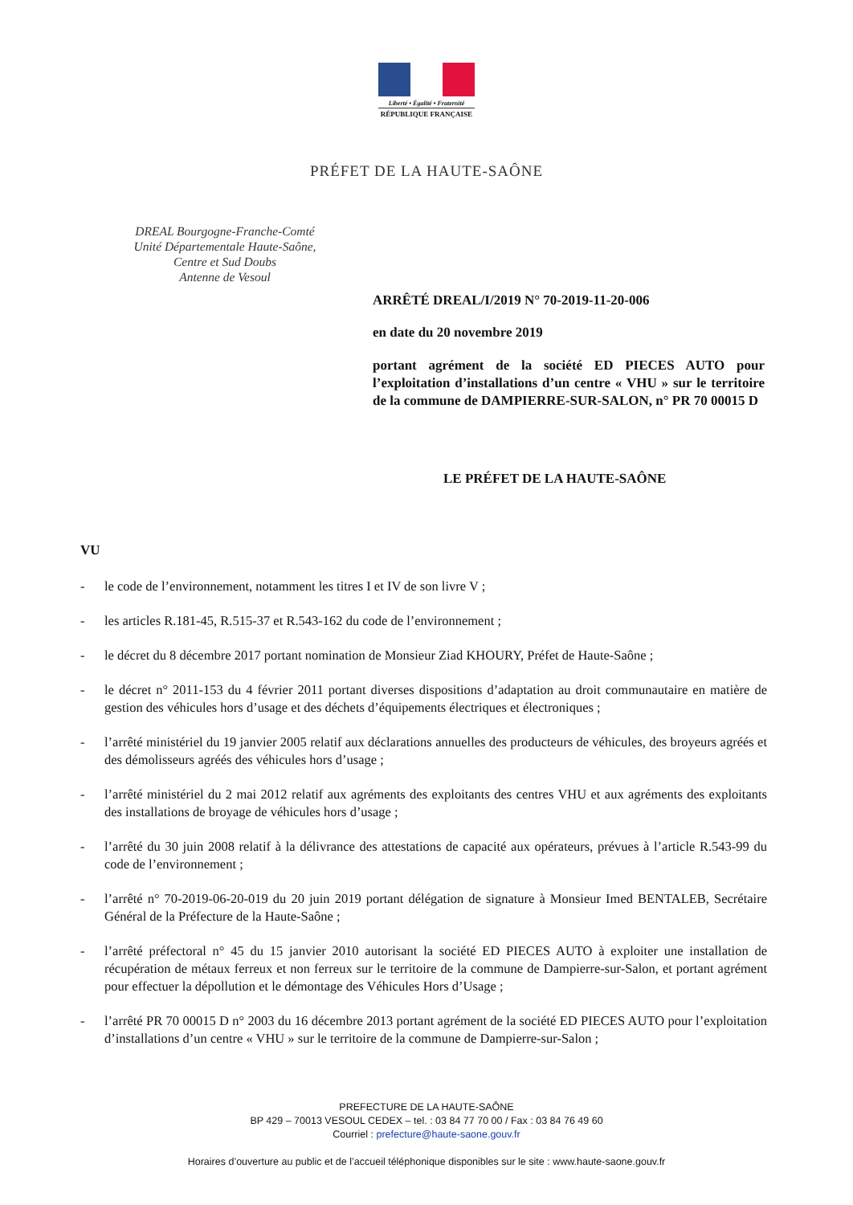Liberté • Égalité • Fraternité
RÉPUBLIQUE FRANÇAISE
PRÉFET DE LA HAUTE-SAÔNE
DREAL Bourgogne-Franche-Comté
Unité Départementale Haute-Saône,
Centre et Sud Doubs
Antenne de Vesoul
ARRÊTÉ DREAL/I/2019 N° 70-2019-11-20-006
en date du 20 novembre 2019
portant agrément de la société ED PIECES AUTO pour l’exploitation d’installations d’un centre « VHU » sur le territoire de la commune de DAMPIERRE-SUR-SALON, n° PR 70 00015 D
LE PRÉFET DE LA HAUTE-SAÔNE
VU
- le code de l’environnement, notamment les titres I et IV de son livre V ;
- les articles R.181-45, R.515-37 et R.543-162 du code de l’environnement ;
- le décret du 8 décembre 2017 portant nomination de Monsieur Ziad KHOURY, Préfet de Haute-Saône ;
- le décret n° 2011-153 du 4 février 2011 portant diverses dispositions d’adaptation au droit communautaire en matière de gestion des véhicules hors d’usage et des déchets d’équipements électriques et électroniques ;
- l’arrêté ministériel du 19 janvier 2005 relatif aux déclarations annuelles des producteurs de véhicules, des broyeurs agréés et des démolisseurs agréés des véhicules hors d’usage ;
- l’arrêté ministériel du 2 mai 2012 relatif aux agréments des exploitants des centres VHU et aux agréments des exploitants des installations de broyage de véhicules hors d’usage ;
- l’arrêté du 30 juin 2008 relatif à la délivrance des attestations de capacité aux opérateurs, prévues à l’article R.543-99 du code de l’environnement ;
- l’arrêté n° 70-2019-06-20-019 du 20 juin 2019 portant délégation de signature à Monsieur Imed BENTALEB, Secrétaire Général de la Préfecture de la Haute-Saône ;
- l’arrêté préfectoral n° 45 du 15 janvier 2010 autorisant la société ED PIECES AUTO à exploiter une installation de récupération de métaux ferreux et non ferreux sur le territoire de la commune de Dampierre-sur-Salon, et portant agrément pour effectuer la dépollution et le démontage des Véhicules Hors d’Usage ;
- l’arrêté PR 70 00015 D n° 2003 du 16 décembre 2013 portant agrément de la société ED PIECES AUTO pour l’exploitation d’installations d’un centre « VHU » sur le territoire de la commune de Dampierre-sur-Salon ;
PREFECTURE DE LA HAUTE-SAÔNE
BP 429 – 70013 VESOUL CEDEX – tel. : 03 84 77 70 00 / Fax : 03 84 76 49 60
Courriel : prefecture@haute-saone.gouv.fr
Horaires d’ouverture au public et de l’accueil téléphonique disponibles sur le site : www.haute-saone.gouv.fr